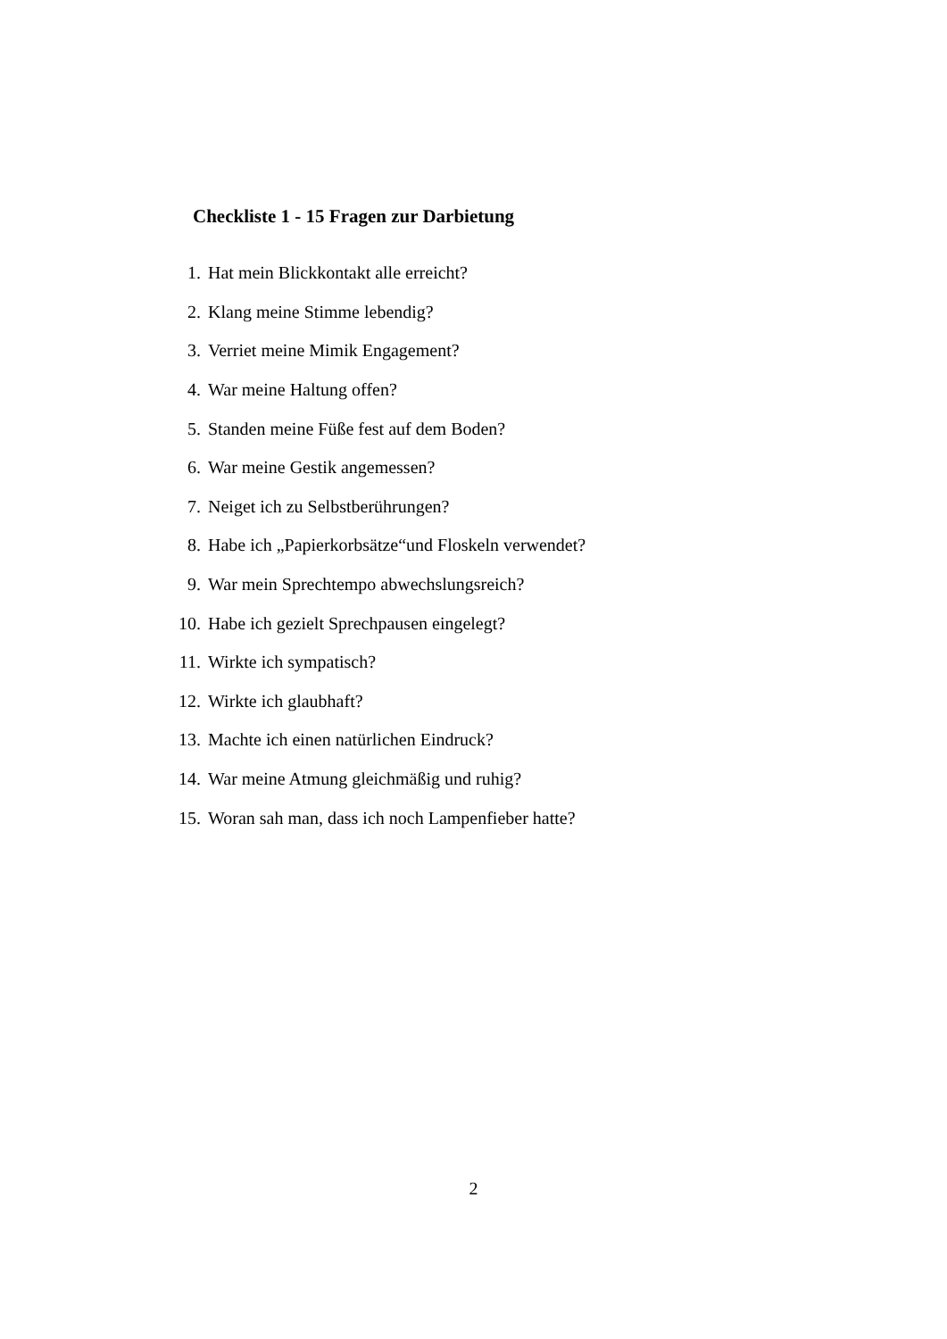Checkliste 1 - 15 Fragen zur Darbietung
1. Hat mein Blickkontakt alle erreicht?
2. Klang meine Stimme lebendig?
3. Verriet meine Mimik Engagement?
4. War meine Haltung offen?
5. Standen meine Füße fest auf dem Boden?
6. War meine Gestik angemessen?
7. Neiget ich zu Selbstberührungen?
8. Habe ich „Papierkorbsätze“und Floskeln verwendet?
9. War mein Sprechtempo abwechslungsreich?
10. Habe ich gezielt Sprechpausen eingelegt?
11. Wirkte ich sympatisch?
12. Wirkte ich glaubhaft?
13. Machte ich einen natürlichen Eindruck?
14. War meine Atmung gleichmäßig und ruhig?
15. Woran sah man, dass ich noch Lampenfieber hatte?
2